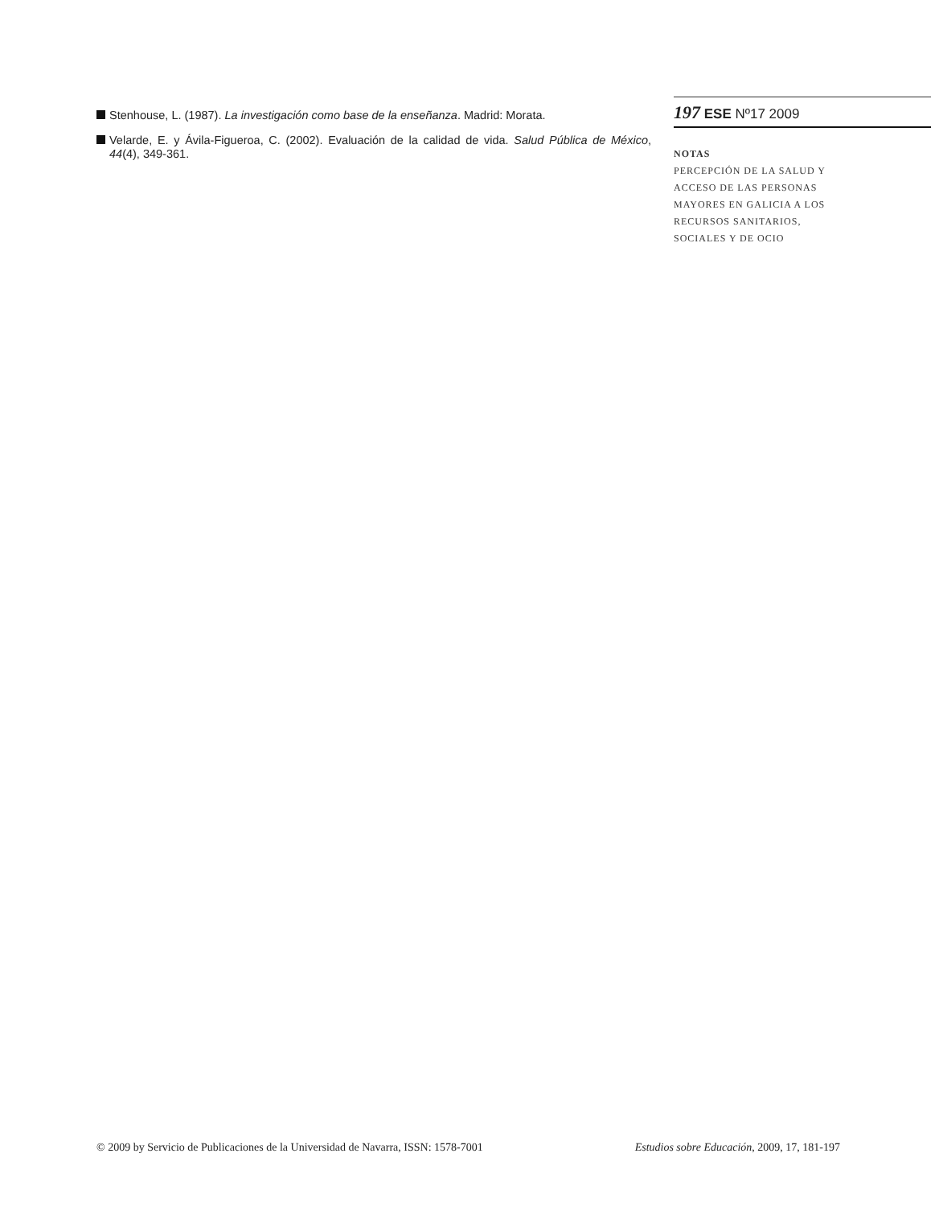Stenhouse, L. (1987). La investigación como base de la enseñanza. Madrid: Morata.
Velarde, E. y Ávila-Figueroa, C. (2002). Evaluación de la calidad de vida. Salud Pública de México, 44(4), 349-361.
197 ESE Nº17 2009
NOTAS
PERCEPCIÓN DE LA SALUD Y ACCESO DE LAS PERSONAS MAYORES EN GALICIA A LOS RECURSOS SANITARIOS, SOCIALES Y DE OCIO
© 2009 by Servicio de Publicaciones de la Universidad de Navarra, ISSN: 1578-7001 Estudios sobre Educación, 2009, 17, 181-197